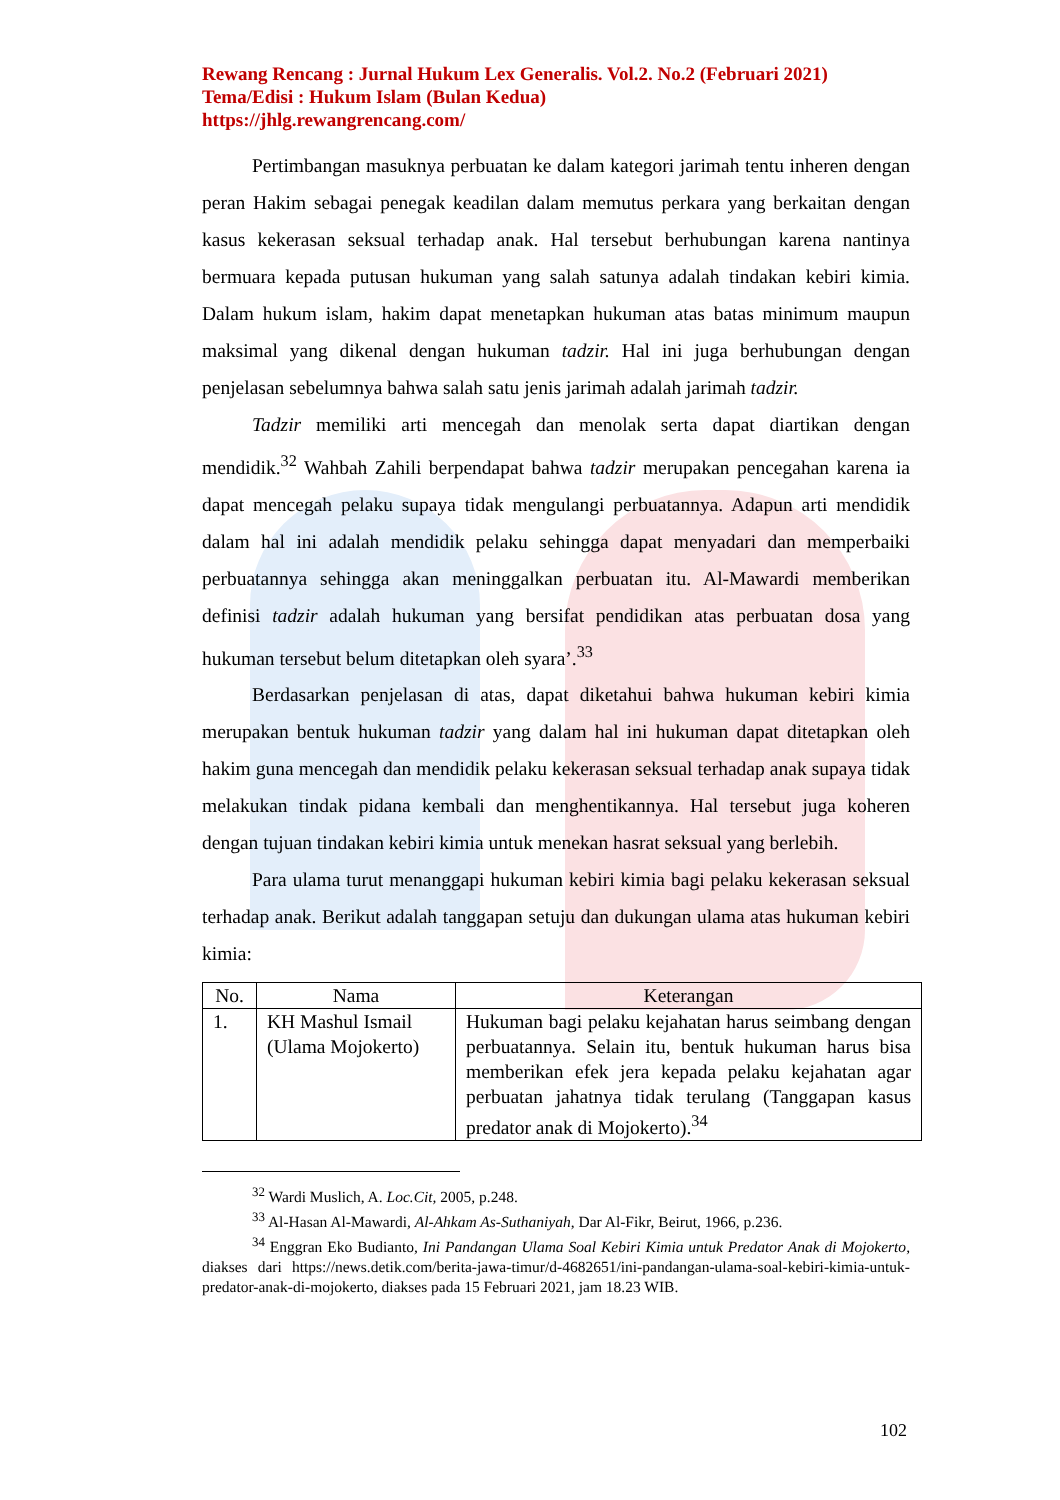Rewang Rencang : Jurnal Hukum Lex Generalis. Vol.2. No.2 (Februari 2021)
Tema/Edisi : Hukum Islam (Bulan Kedua)
https://jhlg.rewangrencang.com/
Pertimbangan masuknya perbuatan ke dalam kategori jarimah tentu inheren dengan peran Hakim sebagai penegak keadilan dalam memutus perkara yang berkaitan dengan kasus kekerasan seksual terhadap anak. Hal tersebut berhubungan karena nantinya bermuara kepada putusan hukuman yang salah satunya adalah tindakan kebiri kimia. Dalam hukum islam, hakim dapat menetapkan hukuman atas batas minimum maupun maksimal yang dikenal dengan hukuman tadzir. Hal ini juga berhubungan dengan penjelasan sebelumnya bahwa salah satu jenis jarimah adalah jarimah tadzir.
Tadzir memiliki arti mencegah dan menolak serta dapat diartikan dengan mendidik.<sup>32</sup> Wahbah Zahili berpendapat bahwa tadzir merupakan pencegahan karena ia dapat mencegah pelaku supaya tidak mengulangi perbuatannya. Adapun arti mendidik dalam hal ini adalah mendidik pelaku sehingga dapat menyadari dan memperbaiki perbuatannya sehingga akan meninggalkan perbuatan itu. Al-Mawardi memberikan definisi tadzir adalah hukuman yang bersifat pendidikan atas perbuatan dosa yang hukuman tersebut belum ditetapkan oleh syara’.<sup>33</sup>
Berdasarkan penjelasan di atas, dapat diketahui bahwa hukuman kebiri kimia merupakan bentuk hukuman tadzir yang dalam hal ini hukuman dapat ditetapkan oleh hakim guna mencegah dan mendidik pelaku kekerasan seksual terhadap anak supaya tidak melakukan tindak pidana kembali dan menghentikannya. Hal tersebut juga koheren dengan tujuan tindakan kebiri kimia untuk menekan hasrat seksual yang berlebih.
Para ulama turut menanggapi hukuman kebiri kimia bagi pelaku kekerasan seksual terhadap anak. Berikut adalah tanggapan setuju dan dukungan ulama atas hukuman kebiri kimia:
| No. | Nama | Keterangan |
| --- | --- | --- |
| 1. | KH Mashul Ismail (Ulama Mojokerto) | Hukuman bagi pelaku kejahatan harus seimbang dengan perbuatannya. Selain itu, bentuk hukuman harus bisa memberikan efek jera kepada pelaku kejahatan agar perbuatan jahatnya tidak terulang (Tanggapan kasus predator anak di Mojokerto).<sup>34</sup> |
<sup>32</sup> Wardi Muslich, A. Loc.Cit, 2005, p.248.
<sup>33</sup> Al-Hasan Al-Mawardi, Al-Ahkam As-Suthaniyah, Dar Al-Fikr, Beirut, 1966, p.236.
<sup>34</sup> Enggran Eko Budianto, Ini Pandangan Ulama Soal Kebiri Kimia untuk Predator Anak di Mojokerto, diakses dari https://news.detik.com/berita-jawa-timur/d-4682651/ini-pandangan-ulama-soal-kebiri-kimia-untuk-predator-anak-di-mojokerto, diakses pada 15 Februari 2021, jam 18.23 WIB.
102